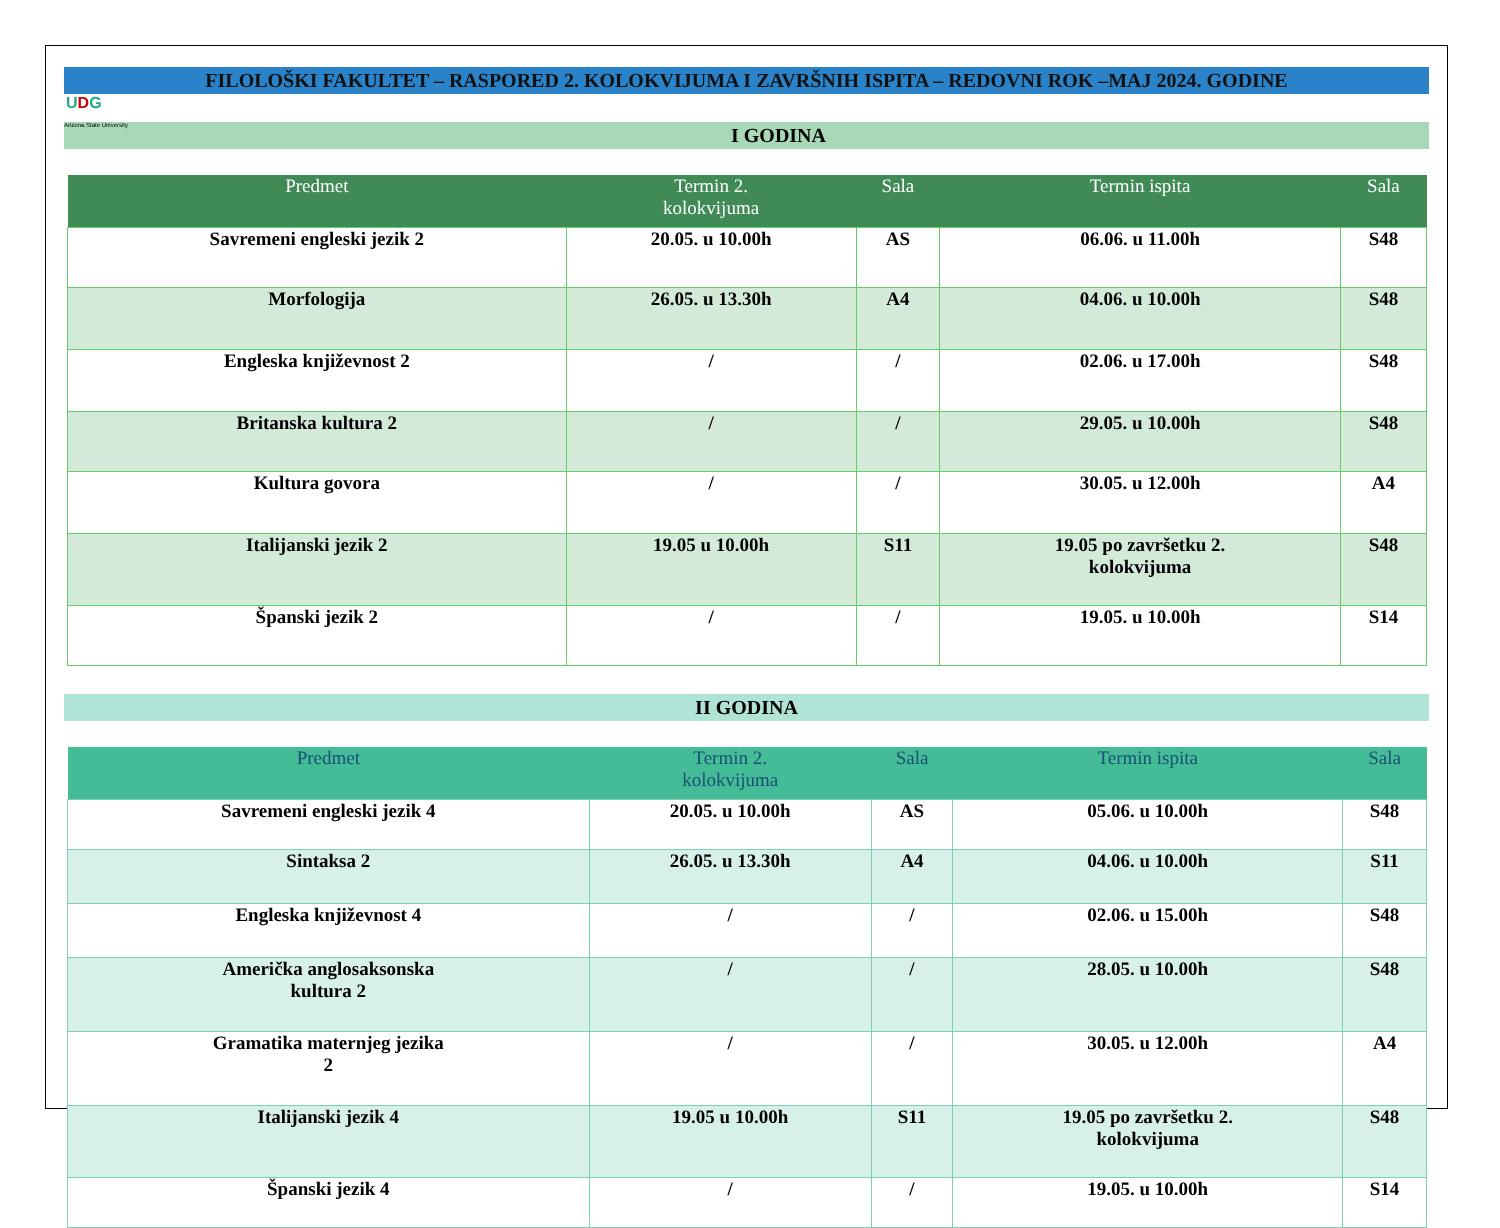FILOLOŠKI FAKULTET – RASPORED 2. KOLOKVIJUMA I ZAVRŠNIH ISPITA – REDOVNI ROK –MAJ 2024. GODINE
UDG
Arizona State University I GODINA
| Predmet | Termin 2. kolokvijuma | Sala | Termin ispita | Sala |
| --- | --- | --- | --- | --- |
| Savremeni engleski jezik 2 | 20.05. u 10.00h | AS | 06.06. u 11.00h | S48 |
| Morfologija | 26.05. u 13.30h | A4 | 04.06. u 10.00h | S48 |
| Engleska književnost 2 | / | / | 02.06. u 17.00h | S48 |
| Britanska kultura 2 | / | / | 29.05. u 10.00h | S48 |
| Kultura govora | / | / | 30.05. u 12.00h | A4 |
| Italijanski jezik 2 | 19.05 u 10.00h | S11 | 19.05 po završetku 2. kolokvijuma | S48 |
| Španski jezik 2 | / | / | 19.05. u 10.00h | S14 |
II GODINA
| Predmet | Termin 2. kolokvijuma | Sala | Termin ispita | Sala |
| --- | --- | --- | --- | --- |
| Savremeni engleski jezik 4 | 20.05. u 10.00h | AS | 05.06. u 10.00h | S48 |
| Sintaksa 2 | 26.05. u 13.30h | A4 | 04.06. u 10.00h | S11 |
| Engleska književnost 4 | / | / | 02.06. u 15.00h | S48 |
| Američka anglosaksonska kultura 2 | / | / | 28.05. u 10.00h | S48 |
| Gramatika maternjeg jezika 2 | / | / | 30.05. u 12.00h | A4 |
| Italijanski jezik 4 | 19.05 u 10.00h | S11 | 19.05 po završetku 2. kolokvijuma | S48 |
| Španski jezik 4 | / | / | 19.05. u 10.00h | S14 |